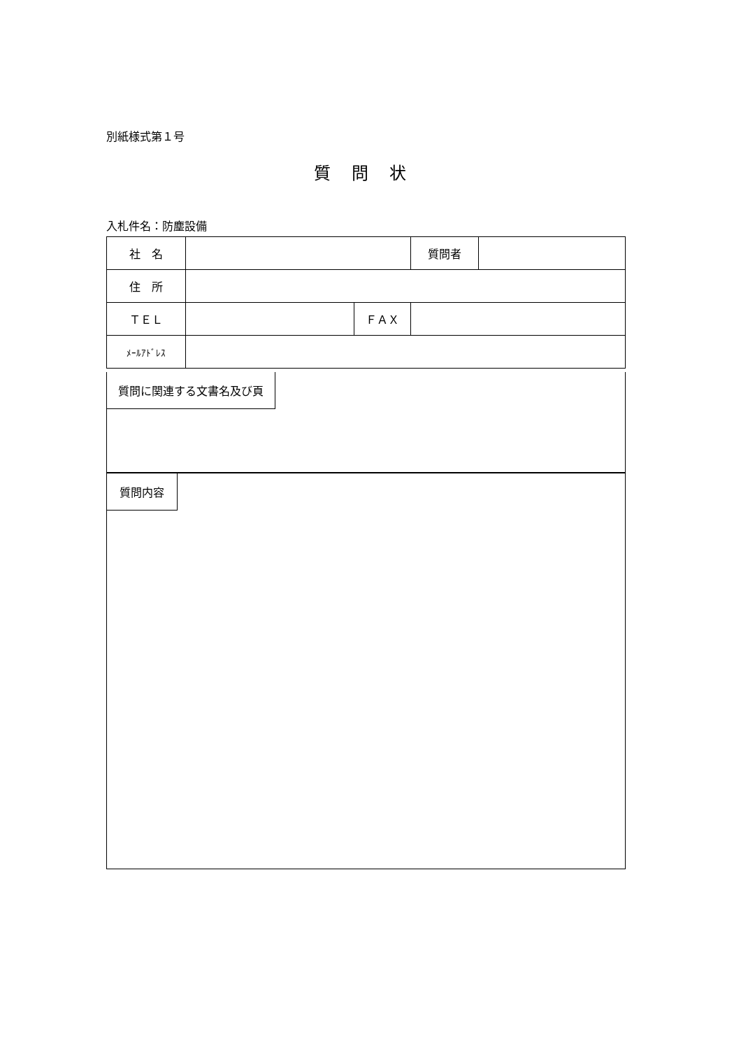別紙様式第１号
質問状
入札件名：防塵設備
| 社 名 | | | 質問者 | |
| 住 所 | | | | |
| ＴＥＬ | | ＦＡＸ | | |
| ﾒｰﾙｱﾄﾞﾚｽ | | | | |
質問に関連する文書名及び頁
質問内容